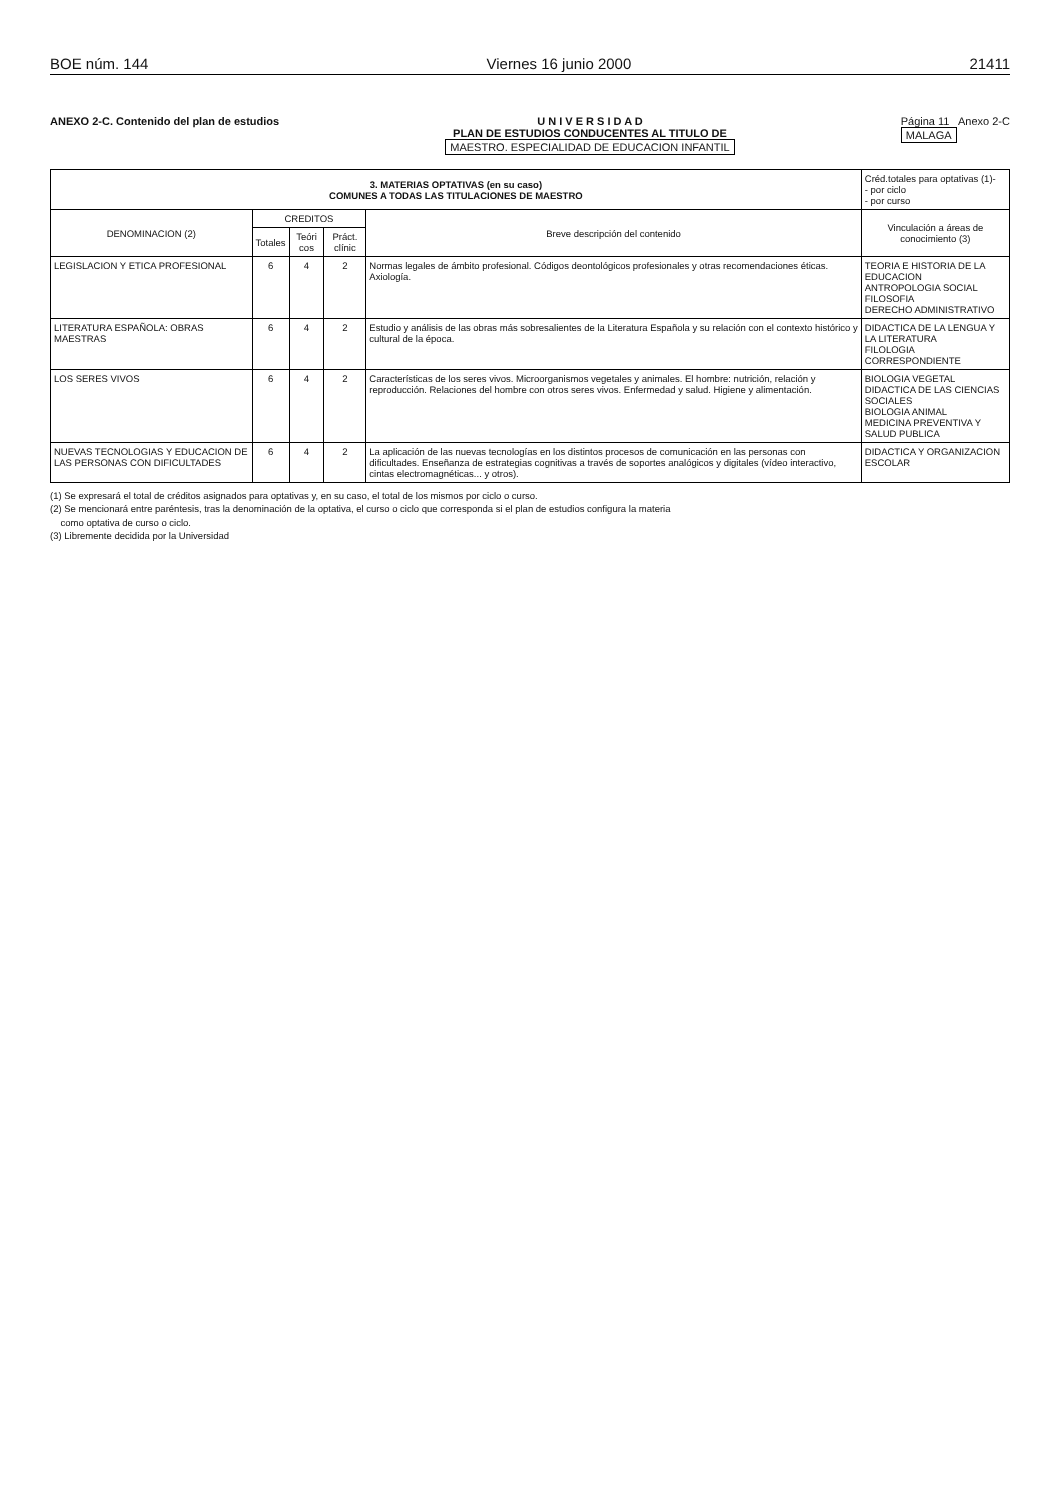BOE núm. 144 Viernes 16 junio 2000 21411
ANEXO 2-C. Contenido del plan de estudios
U N I V E R S I D A D
PLAN DE ESTUDIOS CONDUCENTES AL TITULO DE
MAESTRO. ESPECIALIDAD DE EDUCACION INFANTIL
Página 11 Anexo 2-C
MALAGA
| 3. MATERIAS OPTATIVAS (en su caso) COMUNES A TODAS LAS TITULACIONES DE MAESTRO | | | | | Créd.totales para optativas (1)- - por ciclo - por curso |
| DENOMINACION (2) | CREDITOS | | | Breve descripción del contenido | Vinculación a áreas de conocimiento (3) |
| | Totales | Teóri cos | Práct. clínic | | |
| LEGISLACION Y ETICA PROFESIONAL | 6 | 4 | 2 | Normas legales de ámbito profesional. Códigos deontológicos profesionales y otras recomendaciones éticas. Axiología. | TEORIA E HISTORIA DE LA EDUCACION ANTROPOLOGIA SOCIAL FILOSOFIA DERECHO ADMINISTRATIVO |
| LITERATURA ESPAÑOLA: OBRAS MAESTRAS | 6 | 4 | 2 | Estudio y análisis de las obras más sobresalientes de la Literatura Española y su relación con el contexto histórico y cultural de la época. | DIDACTICA DE LA LENGUA Y LA LITERATURA FILOLOGIA CORRESPONDIENTE |
| LOS SERES VIVOS | 6 | 4 | 2 | Características de los seres vivos. Microorganismos vegetales y animales. El hombre: nutrición, relación y reproducción. Relaciones del hombre con otros seres vivos. Enfermedad y salud. Higiene y alimentación. | BIOLOGIA VEGETAL DIDACTICA DE LAS CIENCIAS SOCIALES BIOLOGIA ANIMAL MEDICINA PREVENTIVA Y SALUD PUBLICA |
| NUEVAS TECNOLOGIAS Y EDUCACION DE LAS PERSONAS CON DIFICULTADES | 6 | 4 | 2 | La aplicación de las nuevas tecnologías en los distintos procesos de comunicación en las personas con dificultades. Enseñanza de estrategias cognitivas a través de soportes analógicos y digitales (vídeo interactivo, cintas electromagnéticas... y otros). | DIDACTICA Y ORGANIZACION ESCOLAR |
(1) Se expresará el total de créditos asignados para optativas y, en su caso, el total de los mismos por ciclo o curso.
(2) Se mencionará entre paréntesis, tras la denominación de la optativa, el curso o ciclo que corresponda si el plan de estudios configura la materia
como optativa de curso o ciclo.
(3) Libremente decidida por la Universidad